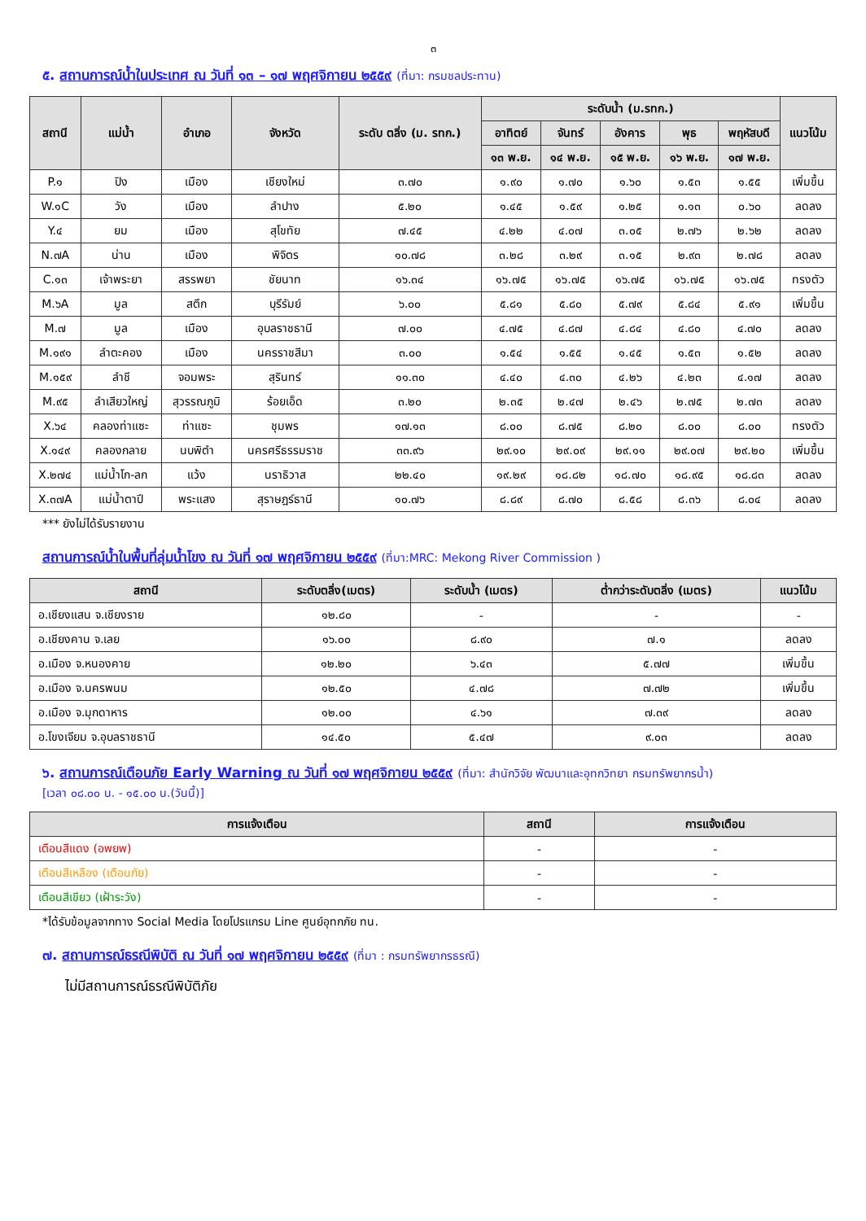๓
๕. สถานการณ์น้ำในประเทศ ณ วันที่ ๑๓ – ๑๗ พฤศจิกายน ๒๕๕๙ (ที่มา: กรมชลประทาน)
| สถานี | แม่น้ำ | อำเภอ | จังหวัด | ระดับ ตลิ่ง (ม. รทก.) | ระดับน้ำ (ม.รทก.) | | | | | แนวโน้ม |
| --- | --- | --- | --- | --- | --- | --- | --- | --- | --- | --- |
| | | | | | อาทิตย์ | จันทร์ | อังคาร | พุธ | พฤหัสบดี | |
| | | | | | ๑๓ พ.ย. | ๑๔ พ.ย. | ๑๕ พ.ย. | ๑๖ พ.ย. | ๑๗ พ.ย. | |
| P.๑ | ปิง | เมือง | เชียงใหม่ | ๓.๗๐ | ๑.๙๐ | ๑.๗๐ | ๑.๖๐ | ๑.๕๓ | ๑.๕๕ | เพิ่มขึ้น |
| W.๑C | วัง | เมือง | ลำปาง | ๕.๒๐ | ๑.๔๕ | ๑.๕๙ | ๑.๒๕ | ๑.๑๓ | ๐.๖๐ | ลดลง |
| Y.๔ | ยม | เมือง | สุโขทัย | ๗.๔๕ | ๔.๒๒ | ๔.๐๗ | ๓.๐๕ | ๒.๗๖ | ๒.๖๒ | ลดลง |
| N.๗A | น่าน | เมือง | พิจิตร | ๑๐.๗๘ | ๓.๒๘ | ๓.๒๙ | ๓.๑๕ | ๒.๙๓ | ๒.๗๘ | ลดลง |
| C.๑๓ | เจ้าพระยา | สรรพยา | ชัยนาท | ๑๖.๓๔ | ๑๖.๗๕ | ๑๖.๗๕ | ๑๖.๗๕ | ๑๖.๗๕ | ๑๖.๗๕ | ทรงตัว |
| M.๖A | มูล | สตึก | บุรีรัมย์ | ๖.๐๐ | ๕.๘๑ | ๕.๘๐ | ๕.๗๙ | ๕.๘๔ | ๕.๙๑ | เพิ่มขึ้น |
| M.๗ | มูล | เมือง | อุบลราชธานี | ๗.๐๐ | ๔.๗๕ | ๔.๘๗ | ๔.๘๔ | ๔.๘๐ | ๔.๗๐ | ลดลง |
| M.๑๙๑ | ลำตะคอง | เมือง | นครราชสีมา | ๓.๐๐ | ๑.๕๔ | ๑.๕๕ | ๑.๔๕ | ๑.๕๓ | ๑.๕๒ | ลดลง |
| M.๑๕๙ | ลำชี | จอมพระ | สุรินทร์ | ๑๑.๓๐ | ๔.๔๐ | ๔.๓๐ | ๔.๒๖ | ๔.๒๓ | ๔.๑๗ | ลดลง |
| M.๙๕ | ลำเสียวใหญ่ | สุวรรณภูมิ | ร้อยเอ็ด | ๓.๒๐ | ๒.๓๕ | ๒.๔๗ | ๒.๔๖ | ๒.๗๕ | ๒.๗๓ | ลดลง |
| X.๖๔ | คลองท่าแซะ | ท่าแซะ | ชุมพร | ๑๗.๑๓ | ๘.๐๐ | ๘.๗๕ | ๘.๒๐ | ๘.๐๐ | ๘.๐๐ | ทรงตัว |
| X.๑๔๙ | คลองกลาย | นบพิตำ | นครศรีธรรมราช | ๓๓.๙๖ | ๒๙.๑๐ | ๒๙.๐๙ | ๒๙.๑๑ | ๒๙.๐๗ | ๒๙.๒๐ | เพิ่มขึ้น |
| X.๒๗๔ | แม่น้ำโก-ลก | แว้ง | นราธิวาส | ๒๒.๔๐ | ๑๙.๒๙ | ๑๘.๘๒ | ๑๘.๗๐ | ๑๘.๙๕ | ๑๘.๘๓ | ลดลง |
| X.๓๗A | แม่น้ำตาปี | พระแสง | สุราษฎร์ธานี | ๑๐.๗๖ | ๘.๘๙ | ๘.๗๐ | ๘.๕๘ | ๘.๓๖ | ๘.๐๔ | ลดลง |
*** ยังไม่ได้รับรายงาน
สถานการณ์น้ำในพื้นที่ลุ่มน้ำโขง ณ วันที่ ๑๗ พฤศจิกายน ๒๕๕๙ (ที่มา:MRC: Mekong River Commission )
| สถานี | ระดับตลิ่ง(เมตร) | ระดับน้ำ (เมตร) | ต่ำกว่าระดับตลิ่ง (เมตร) | แนวโน้ม |
| --- | --- | --- | --- | --- |
| อ.เชียงแสน จ.เชียงราย | ๑๒.๘๐ | - | - | - |
| อ.เชียงคาน จ.เลย | ๑๖.๐๐ | ๘.๙๐ | ๗.๑ | ลดลง |
| อ.เมือง จ.หนองคาย | ๑๒.๒๐ | ๖.๔๓ | ๕.๗๗ | เพิ่มขึ้น |
| อ.เมือง จ.นครพนม | ๑๒.๕๐ | ๔.๗๘ | ๗.๗๒ | เพิ่มขึ้น |
| อ.เมือง จ.มุกดาหาร | ๑๒.๐๐ | ๔.๖๑ | ๗.๓๙ | ลดลง |
| อ.โขงเจียม จ.อุบลราชธานี | ๑๔.๕๐ | ๕.๔๗ | ๙.๐๓ | ลดลง |
๖. สถานการณ์เตือนภัย Early Warning ณ วันที่ ๑๗ พฤศจิกายน ๒๕๕๙ (ที่มา: สำนักวิจัย พัฒนาและอุทกวิทยา กรมทรัพยากรน้ำ)
[เวลา ๐๘.๐๐ น. - ๑๕.๐๐ น.(วันนี้)]
| การแจ้งเตือน | สถานี | การแจ้งเตือน |
| --- | --- | --- |
| เตือนสีแดง (อพยพ) | - | - |
| เตือนสีเหลือง (เตือนภัย) | - | - |
| เตือนสีเขียว (เฝ้าระวัง) | - | - |
*ได้รับข้อมูลจากทาง Social Media โดยโปรแกรม Line ศูนย์อุทกภัย ทน.
๗. สถานการณ์ธรณีพิบัติ ณ วันที่ ๑๗ พฤศจิกายน ๒๕๕๙ (ที่มา : กรมทรัพยากรธรณี)
ไม่มีสถานการณ์ธรณีพิบัติภัย